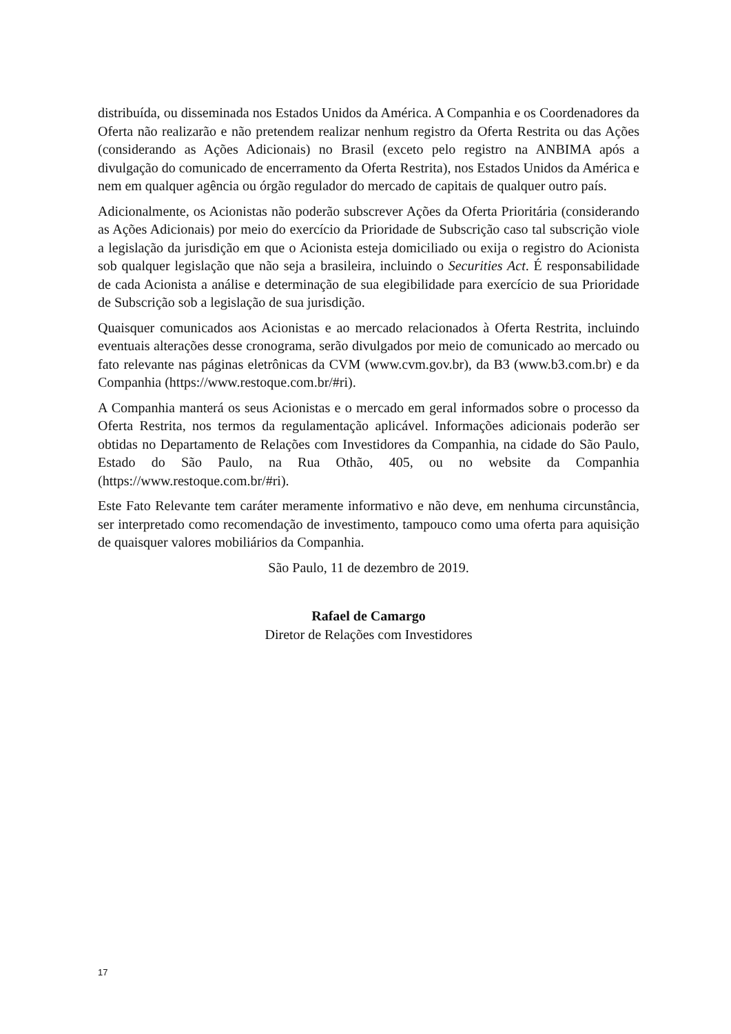distribuída, ou disseminada nos Estados Unidos da América. A Companhia e os Coordenadores da Oferta não realizarão e não pretendem realizar nenhum registro da Oferta Restrita ou das Ações (considerando as Ações Adicionais) no Brasil (exceto pelo registro na ANBIMA após a divulgação do comunicado de encerramento da Oferta Restrita), nos Estados Unidos da América e nem em qualquer agência ou órgão regulador do mercado de capitais de qualquer outro país.
Adicionalmente, os Acionistas não poderão subscrever Ações da Oferta Prioritária (considerando as Ações Adicionais) por meio do exercício da Prioridade de Subscrição caso tal subscrição viole a legislação da jurisdição em que o Acionista esteja domiciliado ou exija o registro do Acionista sob qualquer legislação que não seja a brasileira, incluindo o Securities Act. É responsabilidade de cada Acionista a análise e determinação de sua elegibilidade para exercício de sua Prioridade de Subscrição sob a legislação de sua jurisdição.
Quaisquer comunicados aos Acionistas e ao mercado relacionados à Oferta Restrita, incluindo eventuais alterações desse cronograma, serão divulgados por meio de comunicado ao mercado ou fato relevante nas páginas eletrônicas da CVM (www.cvm.gov.br), da B3 (www.b3.com.br) e da Companhia (https://www.restoque.com.br/#ri).
A Companhia manterá os seus Acionistas e o mercado em geral informados sobre o processo da Oferta Restrita, nos termos da regulamentação aplicável. Informações adicionais poderão ser obtidas no Departamento de Relações com Investidores da Companhia, na cidade do São Paulo, Estado do São Paulo, na Rua Othão, 405, ou no website da Companhia (https://www.restoque.com.br/#ri).
Este Fato Relevante tem caráter meramente informativo e não deve, em nenhuma circunstância, ser interpretado como recomendação de investimento, tampouco como uma oferta para aquisição de quaisquer valores mobiliários da Companhia.
São Paulo, 11 de dezembro de 2019.
Rafael de Camargo
Diretor de Relações com Investidores
17